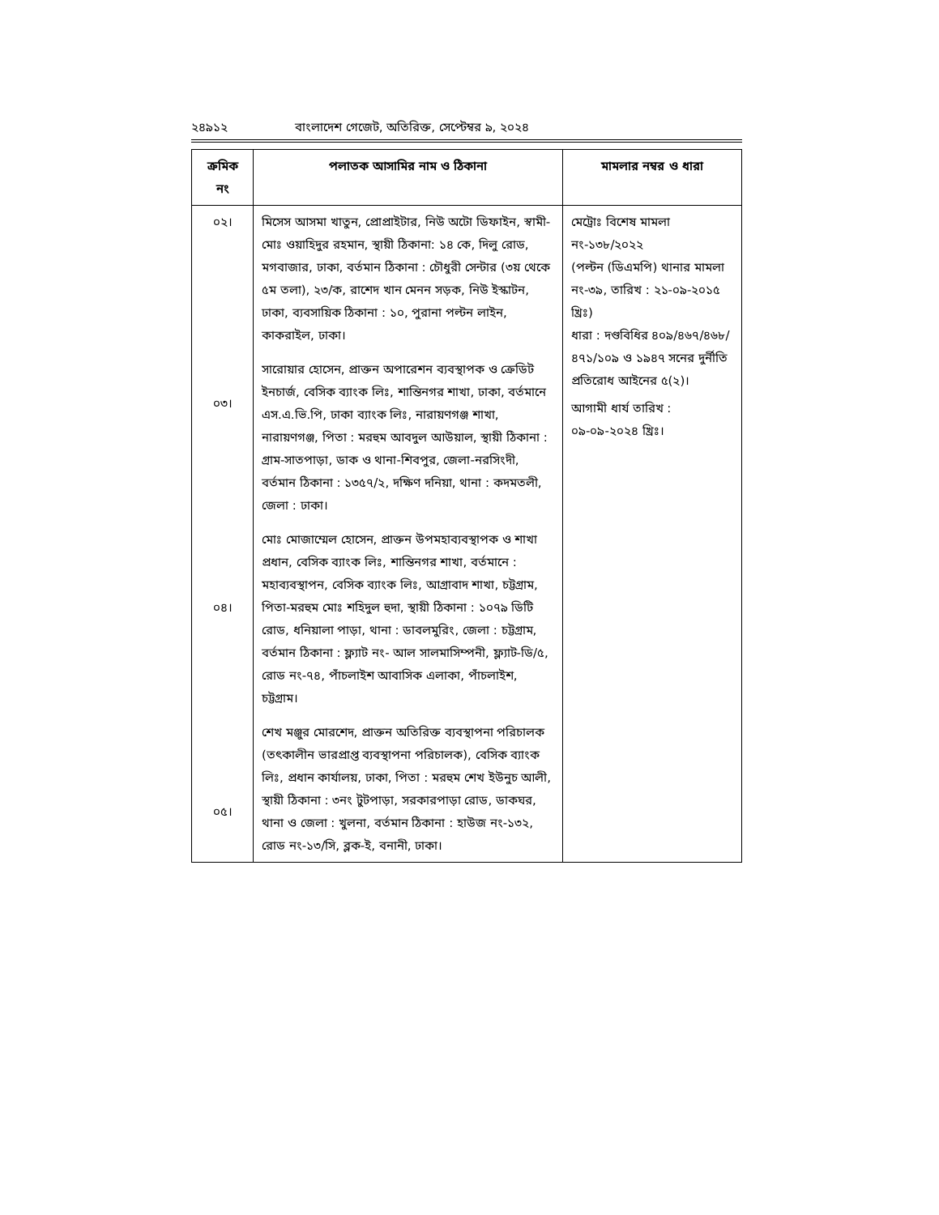২৪৯১২ বাংলাদেশ গেজেট, অতিরিক্ত, সেপ্টেম্বর ৯, ২০২৪
| ক্রমিক নং | পলাতক আসামির নাম ও ঠিকানা | মামলার নম্বর ও ধারা |
| --- | --- | --- |
| ০২। ০৩। ০৪। ০৫। | মিসেস আসমা খাতুন, প্রোপ্রাইটার, নিউ অটো ডিফাইন, স্বামী-মোঃ ওয়াহিদুর রহমান, স্থায়ী ঠিকানা: ১৪ কে, দিলু রোড, মগবাজার, ঢাকা, বর্তমান ঠিকানা : চৌধুরী সেন্টার (৩য় থেকে ৫ম তলা), ২৩/ক, রাশেদ খান মেনন সড়ক, নিউ ইস্কাটন, ঢাকা, ব্যবসায়িক ঠিকানা : ১০, পুরানা পল্টন লাইন, কাকরাইল, ঢাকা। সারোয়ার হোসেন, প্রাক্তন অপারেশন ব্যবস্থাপক ও ক্রেডিট ইনচার্জ, বেসিক ব্যাংক লিঃ, শান্তিনগর শাখা, ঢাকা, বর্তমানে এস.এ.ভি.পি, ঢাকা ব্যাংক লিঃ, নারায়ণগঞ্জ শাখা, নারায়ণগঞ্জ, পিতা : মরহুম আবদুল আউয়াল, স্থায়ী ঠিকানা : গ্রাম-সাতপাড়া, ডাক ও থানা-শিবপুর, জেলা-নরসিংদী, বর্তমান ঠিকানা : ১৩৫৭/২, দক্ষিণ দনিয়া, থানা : কদমতলী, জেলা : ঢাকা। মোঃ মোজাম্মেল হোসেন, প্রাক্তন উপমহাব্যবস্থাপক ও শাখা প্রধান, বেসিক ব্যাংক লিঃ, শান্তিনগর শাখা, বর্তমানে : মহাব্যবস্থাপন, বেসিক ব্যাংক লিঃ, আগ্রাবাদ শাখা, চট্টগ্রাম, পিতা-মরহুম মোঃ শহিদুল হুদা, স্থায়ী ঠিকানা : ১০৭৯ ডিটি রোড, ধনিয়ালা পাড়া, থানা : ডাবলমুরিং, জেলা : চট্টগ্রাম, বর্তমান ঠিকানা : ফ্ল্যাট নং- আল সালমাসিম্পনী, ফ্ল্যাট-ডি/৫, রোড নং-৭৪, পাঁচলাইশ আবাসিক এলাকা, পাঁচলাইশ, চট্টগ্রাম। শেখ মঞ্জুর মোরশেদ, প্রাক্তন অতিরিক্ত ব্যবস্থাপনা পরিচালক (তৎকালীন ভারপ্রাপ্ত ব্যবস্থাপনা পরিচালক), বেসিক ব্যাংক লিঃ, প্রধান কার্যালয়, ঢাকা, পিতা : মরহুম শেখ ইউনুচ আলী, স্থায়ী ঠিকানা : ৩নং টুটপাড়া, সরকারপাড়া রোড, ডাকঘর, থানা ও জেলা : খুলনা, বর্তমান ঠিকানা : হাউজ নং-১৩২, রোড নং-১৩/সি, ব্লক-ই, বনানী, ঢাকা। | মেট্রোঃ বিশেষ মামলা নং-১৩৮/২০২২ (পল্টন (ডিএমপি) থানার মামলা নং-৩৯, তারিখ : ২১-০৯-২০১৫ খ্রিঃ) ধারা : দণ্ডবিধির ৪০৯/৪৬৭/৪৬৮/ ৪৭১/১০৯ ও ১৯৪৭ সনের দুর্নীতি প্রতিরোধ আইনের ৫(২)। আগামী ধার্য তারিখ : ০৯-০৯-২০২৪ খ্রিঃ। |